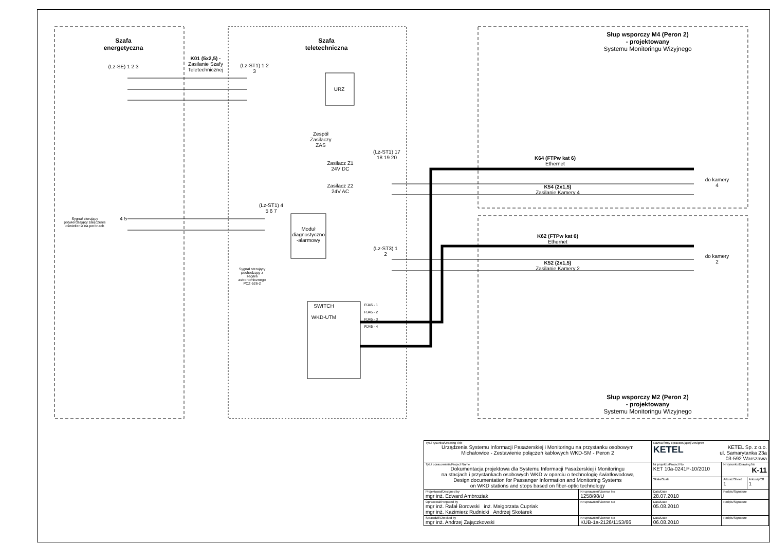Szafa energetyczna
Szafa teletechniczna
Słup wsporczy M4 (Peron 2)
- projektowany
Systemu Monitoringu Wizyjnego
(Lz-SE) 1 2 3
K01 (5x2,5) - Zasilanie Szafy Teletechnicznej
(Lz-ST1) 1 2 3
URZ
Zespół Zasilaczy ZAS
Zasilacz Z1 24V DC
Zasilacz Z2 24V AC
(Lz-ST1) 17 18 19 20
K64 (FTPw kat 6)
Ethernet
K54 (2x1,5)
Zasilanie Kamery 4
do kamery 4
Sygnał sterujący potwierdzający załączenie oświetlenia na peronach
4 5
(Lz-ST1) 4 5 6 7
Moduł diagnostyczno -alarmowy
Sygnał sterujący pochodzący z zegara astronomicznego PCZ-526-2
K62 (FTPw kat 6)
Ethernet
(Lz-ST3) 1 2
K52 (2x1,5)
Zasilanie Kamery 2
do kamery 2
SWITCH
WKD-UTM
RJ45 - 1
RJ45 - 2
RJ45 - 3
RJ45 - 4
Słup wsporczy M2 (Peron 2)
- projektowany
Systemu Monitoringu Wizyjnego
| Tytuł rysunku/Drawing Title Urządzenia Systemu Informacji Pasażerskiej i Monitoringu na przystanku osobowym Michałowice - Zestawienie połączeń kablowych WKD-SM - Peron 2 | | Nazwa firmy opracowującej/Designer KETEL KETEL Sp. z o.o. ul. Samarytanka 23a 03-592 Warszawa | | |
| Tytuł opracowania/Project Name Dokumentacja projektowa dla Systemu Informacji Pasażerskiej i Monitoringu na stacjach i przystankach osobowych WKD w oparciu o technologię światłowodową Design documentation for Passanger Information and Monitoring Systems on WKD stations and stops based on fiber-optic technology | | Nr projektu/Project No KET 10a-0241P-10/2010 | Nr rysunku/Drawing No K-11 | |
| | | Skala/Scale | Arkusz/Sheet 1 | Arkuszy/Of 1 |
| Projektował/Designed by mgr inż. Edward Ambroziak | Nr uprawnień/Licence No 1258/98/U | Data/Date 28.07.2010 | Podpis/Signature | |
| Opracował/Prepared by mgr inż. Rafał Borowski inż. Małgorzata Cupriak mgr inż. Kazimierz Rudnicki Andrzej Skotarek | Nr uprawnień/Licence No | Data/Date 05.08.2010 | Podpis/Signature | |
| Sprawdził/Checked by mgr inż. Andrzej Zajączkowski | Nr uprawnień/Licence No KUB-1a-2126/1153/66 | Data/Date 06.08.2010 | Podpis/Signature | |